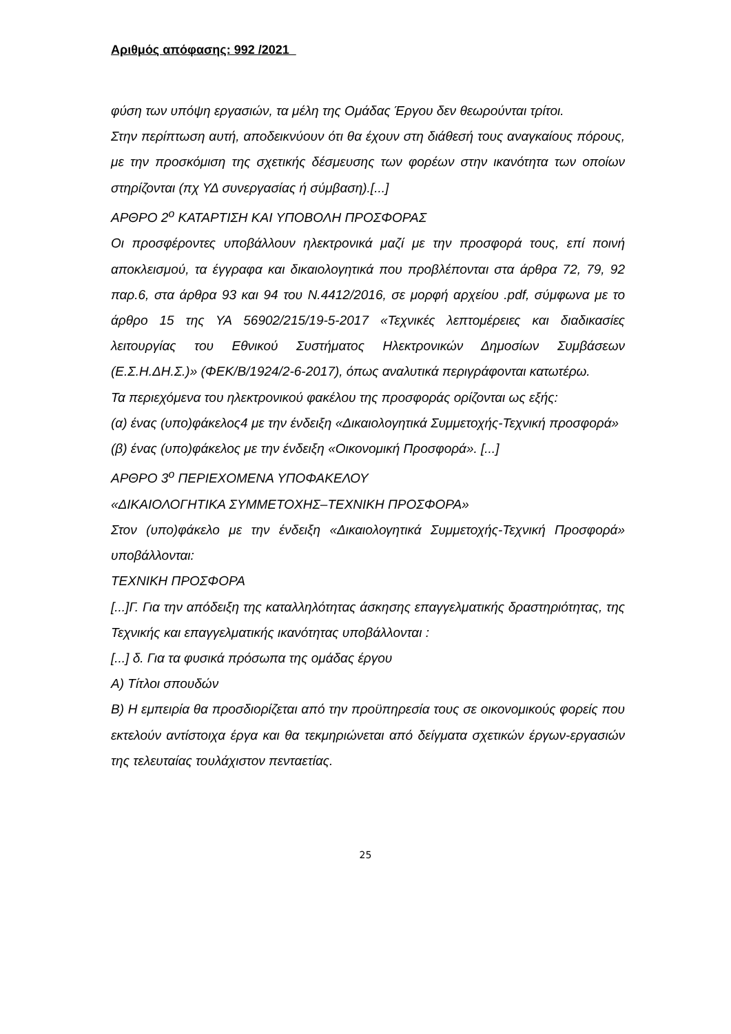Αριθμός απόφασης: 992 /2021
φύση των υπόψη εργασιών, τα μέλη της Ομάδας Έργου δεν θεωρούνται τρίτοι.
Στην περίπτωση αυτή, αποδεικνύουν ότι θα έχουν στη διάθεσή τους αναγκαίους πόρους, με την προσκόμιση της σχετικής δέσμευσης των φορέων στην ικανότητα των οποίων στηρίζονται (πχ ΥΔ συνεργασίας ή σύμβαση).[...]
ΑΡΘΡΟ 2<sup>ο</sup> ΚΑΤΑΡΤΙΣΗ ΚΑΙ ΥΠΟΒΟΛΗ ΠΡΟΣΦΟΡΑΣ
Οι προσφέροντες υποβάλλουν ηλεκτρονικά μαζί με την προσφορά τους, επί ποινή αποκλεισμού, τα έγγραφα και δικαιολογητικά που προβλέπονται στα άρθρα 72, 79, 92 παρ.6, στα άρθρα 93 και 94 του Ν.4412/2016, σε μορφή αρχείου .pdf, σύμφωνα με το άρθρο 15 της ΥΑ 56902/215/19-5-2017 «Τεχνικές λεπτομέρειες και διαδικασίες λειτουργίας του Εθνικού Συστήματος Ηλεκτρονικών Δημοσίων Συμβάσεων (Ε.Σ.Η.ΔΗ.Σ.)» (ΦΕΚ/Β/1924/2-6-2017), όπως αναλυτικά περιγράφονται κατωτέρω.
Τα περιεχόμενα του ηλεκτρονικού φακέλου της προσφοράς ορίζονται ως εξής:
(α) ένας (υπο)φάκελος4 με την ένδειξη «Δικαιολογητικά Συμμετοχής-Τεχνική προσφορά»
(β) ένας (υπο)φάκελος με την ένδειξη «Οικονομική Προσφορά». [...]
ΑΡΘΡΟ 3<sup>ο</sup> ΠΕΡΙΕΧΟΜΕΝΑ ΥΠΟΦΑΚΕΛΟΥ
«ΔΙΚΑΙΟΛΟΓΗΤΙΚΑ ΣΥΜΜΕΤΟΧΗΣ–ΤΕΧΝΙΚΗ ΠΡΟΣΦΟΡΑ»
Στον (υπο)φάκελο με την ένδειξη «Δικαιολογητικά Συμμετοχής-Τεχνική Προσφορά» υποβάλλονται:
ΤΕΧΝΙΚΗ ΠΡΟΣΦΟΡΑ
[...]Γ. Για την απόδειξη της καταλληλότητας άσκησης επαγγελματικής δραστηριότητας, της Τεχνικής και επαγγελματικής ικανότητας υποβάλλονται :
[...] δ. Για τα φυσικά πρόσωπα της ομάδας έργου
Α) Τίτλοι σπουδών
Β) Η εμπειρία θα προσδιορίζεται από την προϋπηρεσία τους σε οικονομικούς φορείς που εκτελούν αντίστοιχα έργα και θα τεκμηριώνεται από δείγματα σχετικών έργων-εργασιών της τελευταίας τουλάχιστον πενταετίας.
25